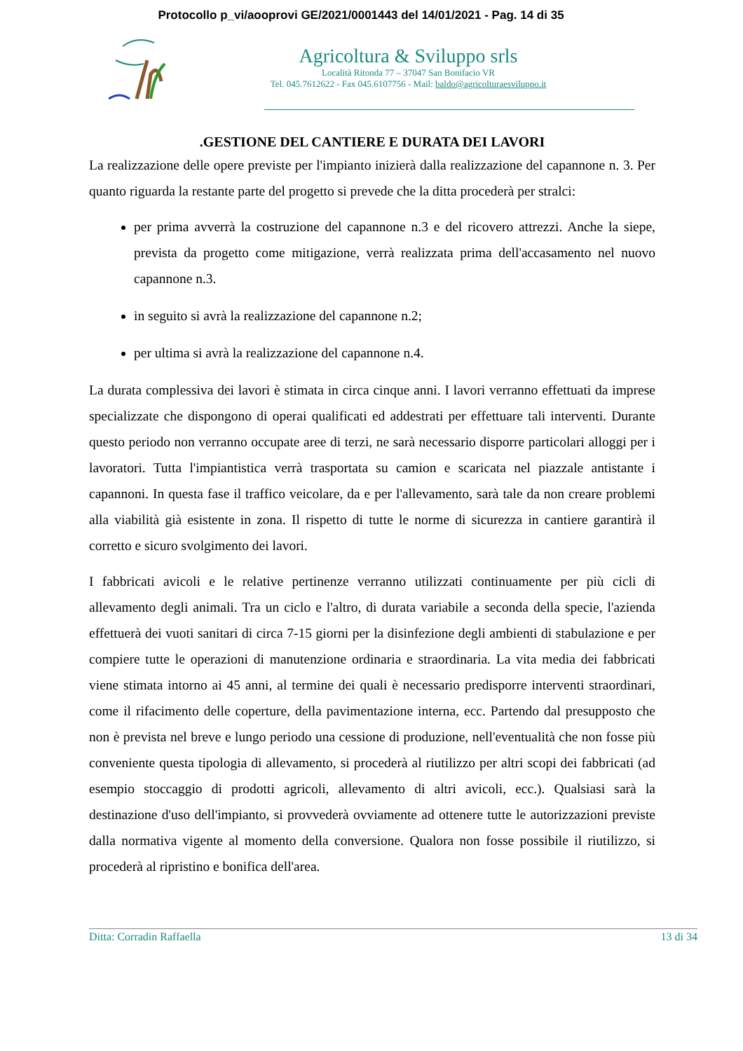Protocollo p_vi/aooprovi GE/2021/0001443 del 14/01/2021 - Pag. 14 di 35
Agricoltura & Sviluppo srls
Località Ritonda 77 – 37047 San Bonifacio VR
Tel. 045.7612622 - Fax 045.6107756 - Mail: baldo@agricolturaesviluppo.it
.GESTIONE DEL CANTIERE E DURATA DEI LAVORI
La realizzazione delle opere previste per l'impianto inizierà dalla realizzazione del capannone n. 3. Per quanto riguarda la restante parte del progetto si prevede che la ditta procederà per stralci:
per prima avverrà la costruzione del capannone n.3 e del ricovero attrezzi. Anche la siepe, prevista da progetto come mitigazione, verrà realizzata prima dell'accasamento nel nuovo capannone n.3.
in seguito si avrà la realizzazione del capannone n.2;
per ultima si avrà la realizzazione del capannone n.4.
La durata complessiva dei lavori è stimata in circa cinque anni. I lavori verranno effettuati da imprese specializzate che dispongono di operai qualificati ed addestrati per effettuare tali interventi. Durante questo periodo non verranno occupate aree di terzi, ne sarà necessario disporre particolari alloggi per i lavoratori. Tutta l'impiantistica verrà trasportata su camion e scaricata nel piazzale antistante i capannoni. In questa fase il traffico veicolare, da e per l'allevamento, sarà tale da non creare problemi alla viabilità già esistente in zona. Il rispetto di tutte le norme di sicurezza in cantiere garantirà il corretto e sicuro svolgimento dei lavori.
I fabbricati avicoli e le relative pertinenze verranno utilizzati continuamente per più cicli di allevamento degli animali. Tra un ciclo e l'altro, di durata variabile a seconda della specie, l'azienda effettuerà dei vuoti sanitari di circa 7-15 giorni per la disinfezione degli ambienti di stabulazione e per compiere tutte le operazioni di manutenzione ordinaria e straordinaria. La vita media dei fabbricati viene stimata intorno ai 45 anni, al termine dei quali è necessario predisporre interventi straordinari, come il rifacimento delle coperture, della pavimentazione interna, ecc. Partendo dal presupposto che non è prevista nel breve e lungo periodo una cessione di produzione, nell'eventualità che non fosse più conveniente questa tipologia di allevamento, si procederà al riutilizzo per altri scopi dei fabbricati (ad esempio stoccaggio di prodotti agricoli, allevamento di altri avicoli, ecc.). Qualsiasi sarà la destinazione d'uso dell'impianto, si provvederà ovviamente ad ottenere tutte le autorizzazioni previste dalla normativa vigente al momento della conversione. Qualora non fosse possibile il riutilizzo, si procederà al ripristino e bonifica dell'area.
Ditta: Corradin Raffaella 13 di 34